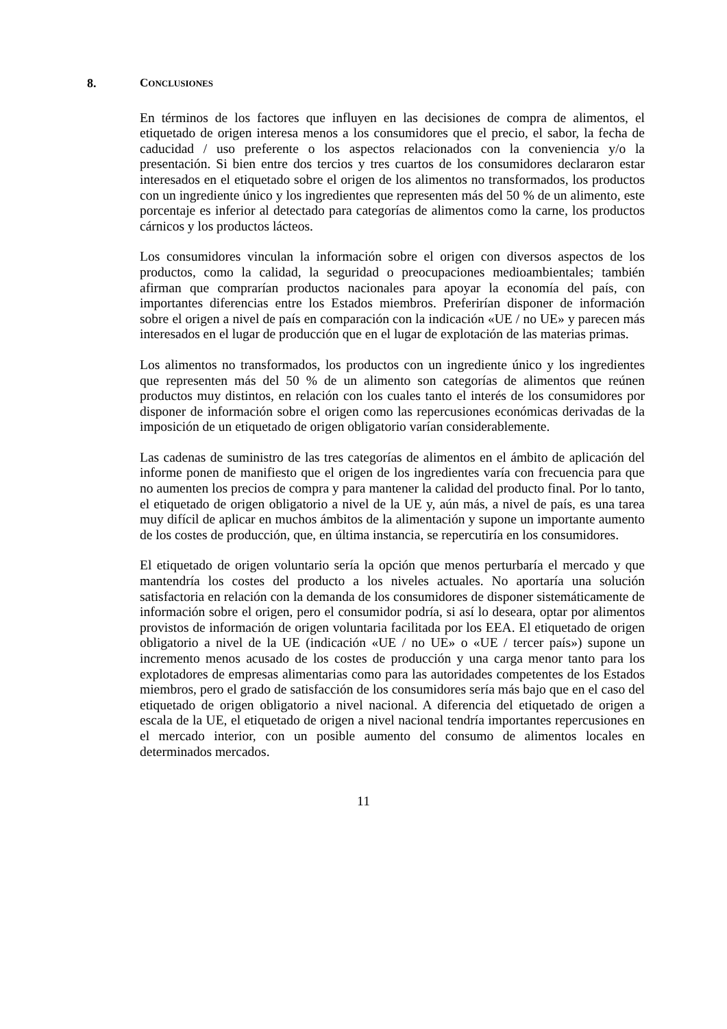8. CONCLUSIONES
En términos de los factores que influyen en las decisiones de compra de alimentos, el etiquetado de origen interesa menos a los consumidores que el precio, el sabor, la fecha de caducidad / uso preferente o los aspectos relacionados con la conveniencia y/o la presentación. Si bien entre dos tercios y tres cuartos de los consumidores declararon estar interesados en el etiquetado sobre el origen de los alimentos no transformados, los productos con un ingrediente único y los ingredientes que representen más del 50 % de un alimento, este porcentaje es inferior al detectado para categorías de alimentos como la carne, los productos cárnicos y los productos lácteos.
Los consumidores vinculan la información sobre el origen con diversos aspectos de los productos, como la calidad, la seguridad o preocupaciones medioambientales; también afirman que comprarían productos nacionales para apoyar la economía del país, con importantes diferencias entre los Estados miembros. Preferirían disponer de información sobre el origen a nivel de país en comparación con la indicación «UE / no UE» y parecen más interesados en el lugar de producción que en el lugar de explotación de las materias primas.
Los alimentos no transformados, los productos con un ingrediente único y los ingredientes que representen más del 50 % de un alimento son categorías de alimentos que reúnen productos muy distintos, en relación con los cuales tanto el interés de los consumidores por disponer de información sobre el origen como las repercusiones económicas derivadas de la imposición de un etiquetado de origen obligatorio varían considerablemente.
Las cadenas de suministro de las tres categorías de alimentos en el ámbito de aplicación del informe ponen de manifiesto que el origen de los ingredientes varía con frecuencia para que no aumenten los precios de compra y para mantener la calidad del producto final. Por lo tanto, el etiquetado de origen obligatorio a nivel de la UE y, aún más, a nivel de país, es una tarea muy difícil de aplicar en muchos ámbitos de la alimentación y supone un importante aumento de los costes de producción, que, en última instancia, se repercutiría en los consumidores.
El etiquetado de origen voluntario sería la opción que menos perturbaría el mercado y que mantendría los costes del producto a los niveles actuales. No aportaría una solución satisfactoria en relación con la demanda de los consumidores de disponer sistemáticamente de información sobre el origen, pero el consumidor podría, si así lo deseara, optar por alimentos provistos de información de origen voluntaria facilitada por los EEA. El etiquetado de origen obligatorio a nivel de la UE (indicación «UE / no UE» o «UE / tercer país») supone un incremento menos acusado de los costes de producción y una carga menor tanto para los explotadores de empresas alimentarias como para las autoridades competentes de los Estados miembros, pero el grado de satisfacción de los consumidores sería más bajo que en el caso del etiquetado de origen obligatorio a nivel nacional. A diferencia del etiquetado de origen a escala de la UE, el etiquetado de origen a nivel nacional tendría importantes repercusiones en el mercado interior, con un posible aumento del consumo de alimentos locales en determinados mercados.
11